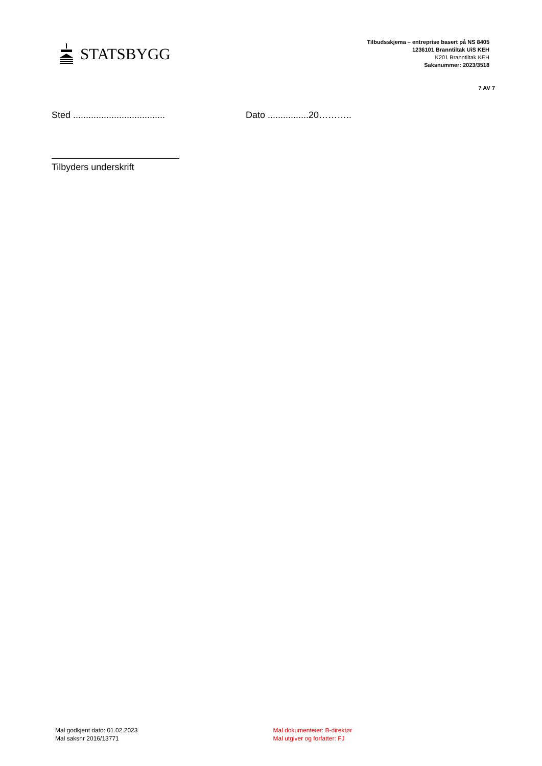STATSBYGG
Tilbudsskjema – entreprise basert på NS 8405
1236101 Branntiltak UiS KEH
K201 Branntiltak KEH
Saksnummer: 2023/3518
7 AV 7
Sted .................................... Dato ................20………..
Tilbyders underskrift
Mal godkjent dato: 01.02.2023
Mal saksnr 2016/13771
Mal dokumenteier: B-direktør
Mal utgiver og forfatter: FJ